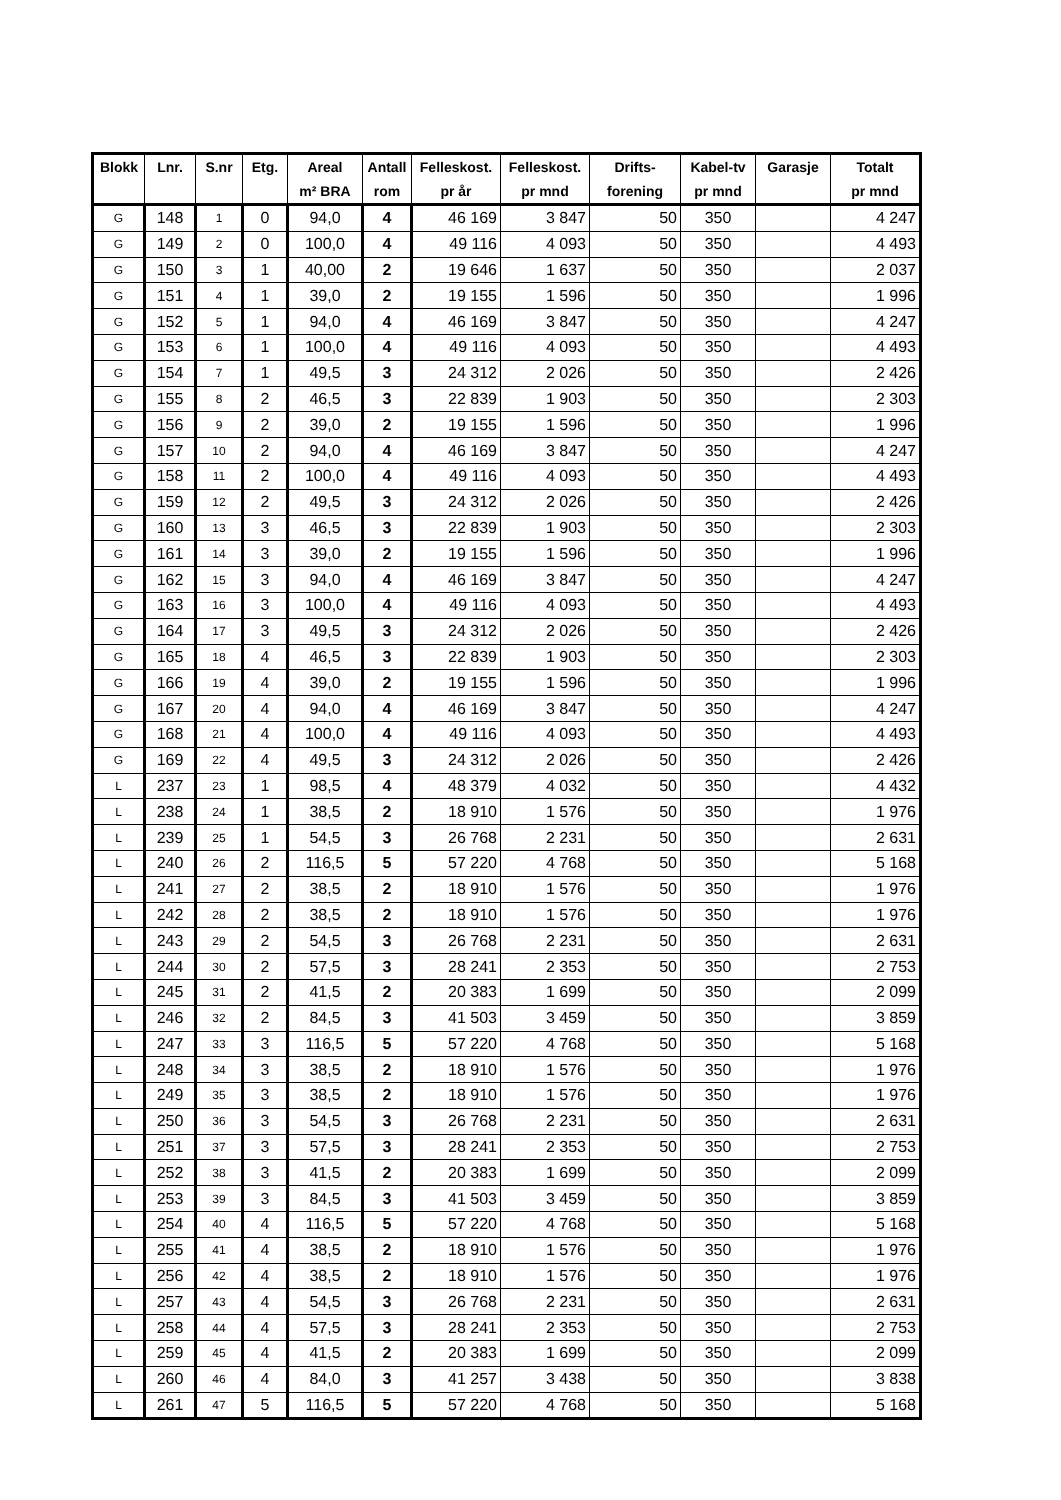| Blokk | Lnr. | S.nr | Etg. | Areal | Antall | Felleskost. | Felleskost. | Drifts- | Kabel-tv | Garasje | Totalt |
| --- | --- | --- | --- | --- | --- | --- | --- | --- | --- | --- | --- |
| | | | | m² BRA | rom | pr år | pr mnd | forening | pr mnd | | pr mnd |
| G | 148 | 1 | 0 | 94,0 | 4 | 46 169 | 3 847 | 50 | 350 | | 4 247 |
| G | 149 | 2 | 0 | 100,0 | 4 | 49 116 | 4 093 | 50 | 350 | | 4 493 |
| G | 150 | 3 | 1 | 40,00 | 2 | 19 646 | 1 637 | 50 | 350 | | 2 037 |
| G | 151 | 4 | 1 | 39,0 | 2 | 19 155 | 1 596 | 50 | 350 | | 1 996 |
| G | 152 | 5 | 1 | 94,0 | 4 | 46 169 | 3 847 | 50 | 350 | | 4 247 |
| G | 153 | 6 | 1 | 100,0 | 4 | 49 116 | 4 093 | 50 | 350 | | 4 493 |
| G | 154 | 7 | 1 | 49,5 | 3 | 24 312 | 2 026 | 50 | 350 | | 2 426 |
| G | 155 | 8 | 2 | 46,5 | 3 | 22 839 | 1 903 | 50 | 350 | | 2 303 |
| G | 156 | 9 | 2 | 39,0 | 2 | 19 155 | 1 596 | 50 | 350 | | 1 996 |
| G | 157 | 10 | 2 | 94,0 | 4 | 46 169 | 3 847 | 50 | 350 | | 4 247 |
| G | 158 | 11 | 2 | 100,0 | 4 | 49 116 | 4 093 | 50 | 350 | | 4 493 |
| G | 159 | 12 | 2 | 49,5 | 3 | 24 312 | 2 026 | 50 | 350 | | 2 426 |
| G | 160 | 13 | 3 | 46,5 | 3 | 22 839 | 1 903 | 50 | 350 | | 2 303 |
| G | 161 | 14 | 3 | 39,0 | 2 | 19 155 | 1 596 | 50 | 350 | | 1 996 |
| G | 162 | 15 | 3 | 94,0 | 4 | 46 169 | 3 847 | 50 | 350 | | 4 247 |
| G | 163 | 16 | 3 | 100,0 | 4 | 49 116 | 4 093 | 50 | 350 | | 4 493 |
| G | 164 | 17 | 3 | 49,5 | 3 | 24 312 | 2 026 | 50 | 350 | | 2 426 |
| G | 165 | 18 | 4 | 46,5 | 3 | 22 839 | 1 903 | 50 | 350 | | 2 303 |
| G | 166 | 19 | 4 | 39,0 | 2 | 19 155 | 1 596 | 50 | 350 | | 1 996 |
| G | 167 | 20 | 4 | 94,0 | 4 | 46 169 | 3 847 | 50 | 350 | | 4 247 |
| G | 168 | 21 | 4 | 100,0 | 4 | 49 116 | 4 093 | 50 | 350 | | 4 493 |
| G | 169 | 22 | 4 | 49,5 | 3 | 24 312 | 2 026 | 50 | 350 | | 2 426 |
| L | 237 | 23 | 1 | 98,5 | 4 | 48 379 | 4 032 | 50 | 350 | | 4 432 |
| L | 238 | 24 | 1 | 38,5 | 2 | 18 910 | 1 576 | 50 | 350 | | 1 976 |
| L | 239 | 25 | 1 | 54,5 | 3 | 26 768 | 2 231 | 50 | 350 | | 2 631 |
| L | 240 | 26 | 2 | 116,5 | 5 | 57 220 | 4 768 | 50 | 350 | | 5 168 |
| L | 241 | 27 | 2 | 38,5 | 2 | 18 910 | 1 576 | 50 | 350 | | 1 976 |
| L | 242 | 28 | 2 | 38,5 | 2 | 18 910 | 1 576 | 50 | 350 | | 1 976 |
| L | 243 | 29 | 2 | 54,5 | 3 | 26 768 | 2 231 | 50 | 350 | | 2 631 |
| L | 244 | 30 | 2 | 57,5 | 3 | 28 241 | 2 353 | 50 | 350 | | 2 753 |
| L | 245 | 31 | 2 | 41,5 | 2 | 20 383 | 1 699 | 50 | 350 | | 2 099 |
| L | 246 | 32 | 2 | 84,5 | 3 | 41 503 | 3 459 | 50 | 350 | | 3 859 |
| L | 247 | 33 | 3 | 116,5 | 5 | 57 220 | 4 768 | 50 | 350 | | 5 168 |
| L | 248 | 34 | 3 | 38,5 | 2 | 18 910 | 1 576 | 50 | 350 | | 1 976 |
| L | 249 | 35 | 3 | 38,5 | 2 | 18 910 | 1 576 | 50 | 350 | | 1 976 |
| L | 250 | 36 | 3 | 54,5 | 3 | 26 768 | 2 231 | 50 | 350 | | 2 631 |
| L | 251 | 37 | 3 | 57,5 | 3 | 28 241 | 2 353 | 50 | 350 | | 2 753 |
| L | 252 | 38 | 3 | 41,5 | 2 | 20 383 | 1 699 | 50 | 350 | | 2 099 |
| L | 253 | 39 | 3 | 84,5 | 3 | 41 503 | 3 459 | 50 | 350 | | 3 859 |
| L | 254 | 40 | 4 | 116,5 | 5 | 57 220 | 4 768 | 50 | 350 | | 5 168 |
| L | 255 | 41 | 4 | 38,5 | 2 | 18 910 | 1 576 | 50 | 350 | | 1 976 |
| L | 256 | 42 | 4 | 38,5 | 2 | 18 910 | 1 576 | 50 | 350 | | 1 976 |
| L | 257 | 43 | 4 | 54,5 | 3 | 26 768 | 2 231 | 50 | 350 | | 2 631 |
| L | 258 | 44 | 4 | 57,5 | 3 | 28 241 | 2 353 | 50 | 350 | | 2 753 |
| L | 259 | 45 | 4 | 41,5 | 2 | 20 383 | 1 699 | 50 | 350 | | 2 099 |
| L | 260 | 46 | 4 | 84,0 | 3 | 41 257 | 3 438 | 50 | 350 | | 3 838 |
| L | 261 | 47 | 5 | 116,5 | 5 | 57 220 | 4 768 | 50 | 350 | | 5 168 |